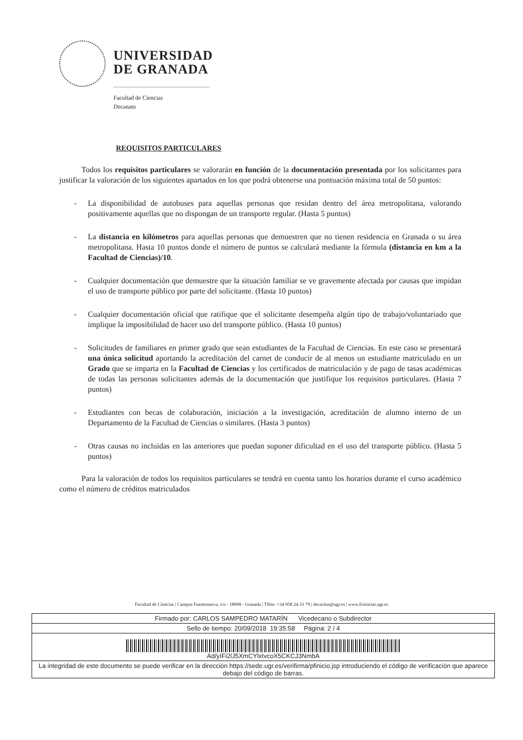UNIVERSIDAD
DE GRANADA
Facultad de Ciencias
Decanato
REQUISITOS PARTICULARES
Todos los requisitos particulares se valorarán en función de la documentación presentada por los solicitantes para justificar la valoración de los siguientes apartados en los que podrá obtenerse una puntuación máxima total de 50 puntos:
- La disponibilidad de autobuses para aquellas personas que residan dentro del área metropolitana, valorando positivamente aquellas que no dispongan de un transporte regular. (Hasta 5 puntos)
- La distancia en kilómetros para aquellas personas que demuestren que no tienen residencia en Granada o su área metropolitana. Hasta 10 puntos donde el número de puntos se calculará mediante la fórmula (distancia en km a la Facultad de Ciencias)/10.
- Cualquier documentación que demuestre que la situación familiar se ve gravemente afectada por causas que impidan el uso de transporte público por parte del solicitante. (Hasta 10 puntos)
- Cualquier documentación oficial que ratifique que el solicitante desempeña algún tipo de trabajo/voluntariado que implique la imposibilidad de hacer uso del transporte público. (Hasta 10 puntos)
- Solicitudes de familiares en primer grado que sean estudiantes de la Facultad de Ciencias. En este caso se presentará una única solicitud aportando la acreditación del carnet de conducir de al menos un estudiante matriculado en un Grado que se imparta en la Facultad de Ciencias y los certificados de matriculación y de pago de tasas académicas de todas las personas solicitantes además de la documentación que justifique los requisitos particulares. (Hasta 7 puntos)
- Estudiantes con becas de colaboración, iniciación a la investigación, acreditación de alumno interno de un Departamento de la Facultad de Ciencias o similares. (Hasta 3 puntos)
- Otras causas no incluidas en las anteriores que puedan suponer dificultad en el uso del transporte público. (Hasta 5 puntos)
Para la valoración de todos los requisitos particulares se tendrá en cuenta tanto los horarios durante el curso académico como el número de créditos matriculados
Facultad de Ciencias | Campus Fuentenueva, s/n - 18008 - Granada | Tlfno. +34 958 24 33 79 | decacien@ugr.es | www.fciencias.ugr.es
Firmado por: CARLOS SAMPEDRO MATARÍN Vicedecano o Subdirector
Sello de tiempo: 20/09/2018 19:35:58 Página: 2 / 4
Ad/yIFi2lJ5XmCYlxtvcoX5CKCJ3NmbA
La integridad de este documento se puede verificar en la dirección https://sede.ugr.es/verifirma/pfinicio.jsp introduciendo el código de verificación que aparece debajo del código de barras.